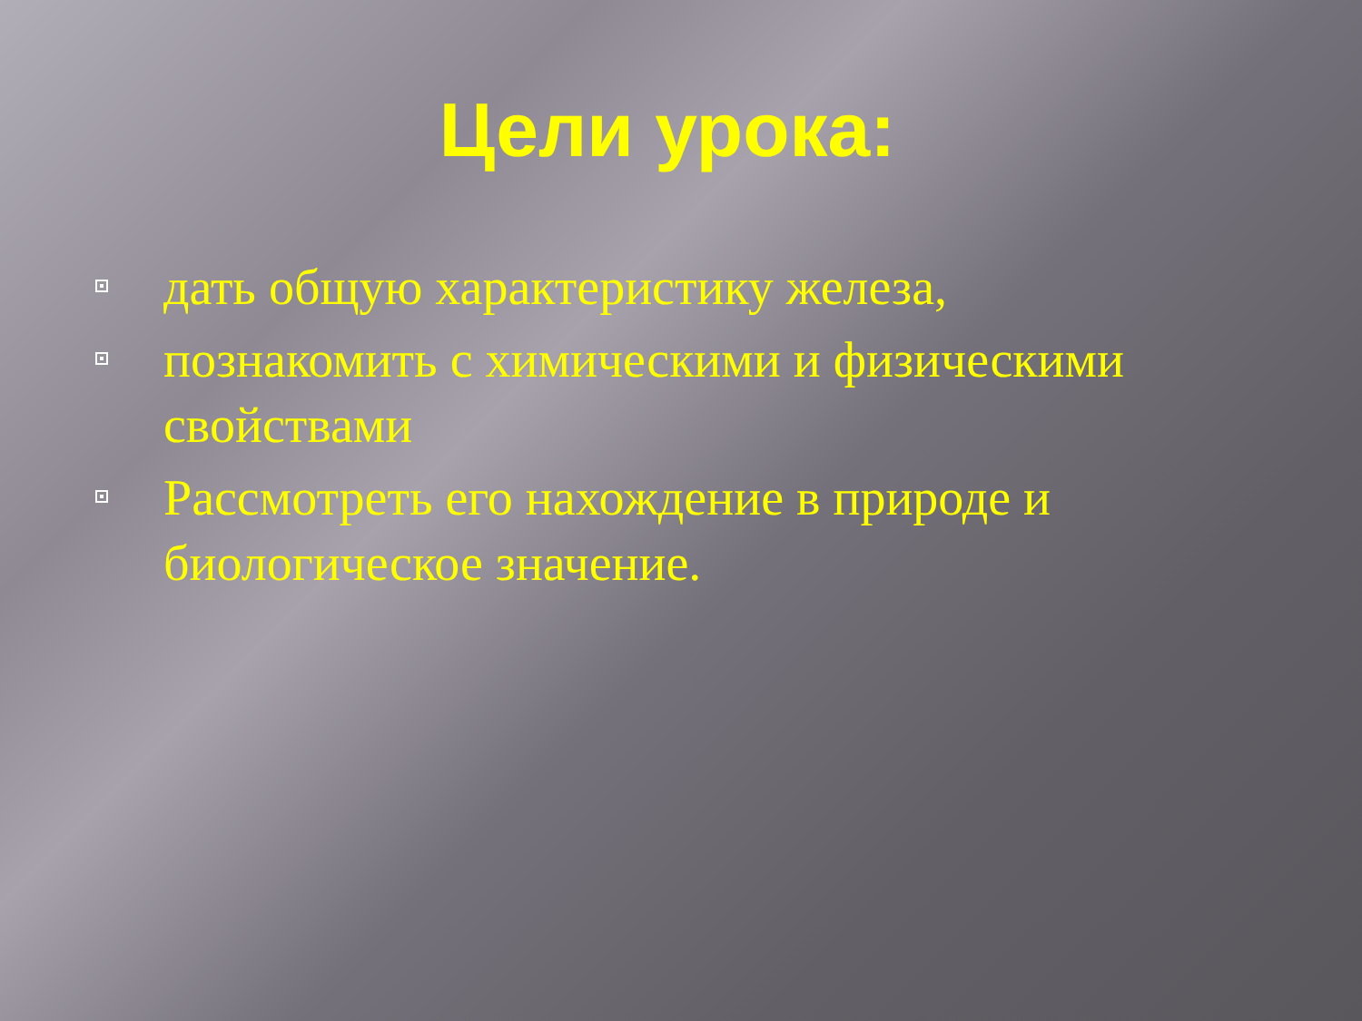Цели урока:
дать общую характеристику железа,
познакомить с химическими и физическими свойствами
Рассмотреть его нахождение в природе и биологическое значение.